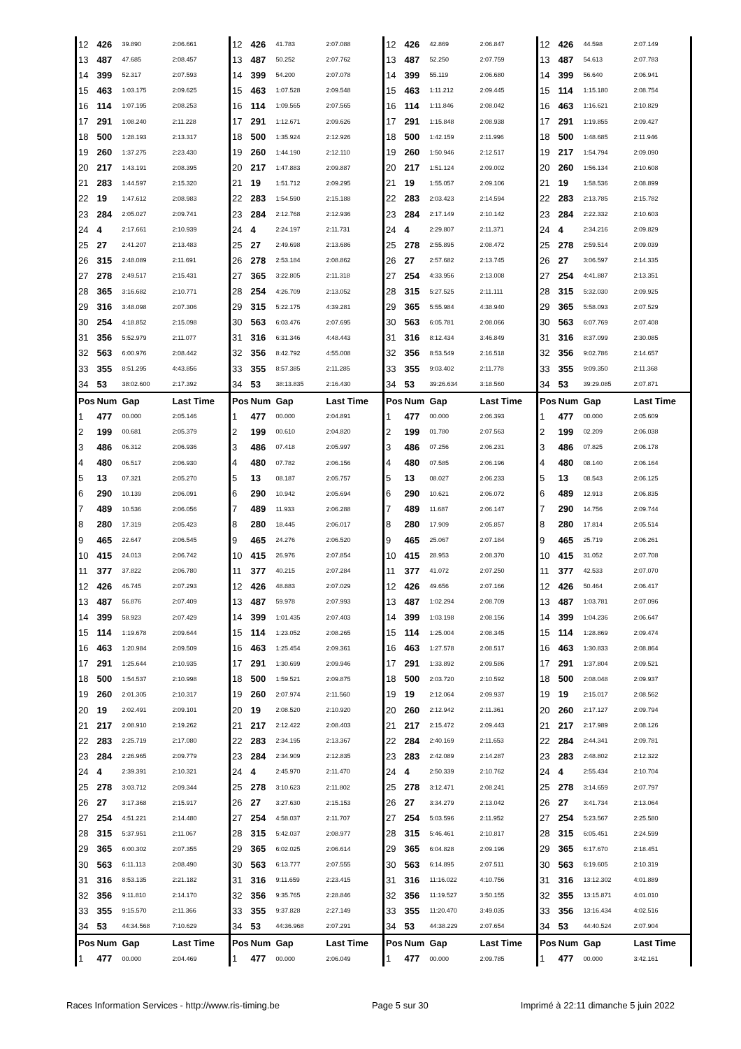| 12 | 426 | 39.890 | 2:06.661 | 12 | 426 | 41.783 | 2:07.088 | 12 | 426 | 42.869 | 2:06.847 | 12 | 426 | 44.598 | 2:07.149 |
| 13 | 487 | 47.685 | 2:08.457 | 13 | 487 | 50.252 | 2:07.762 | 13 | 487 | 52.250 | 2:07.759 | 13 | 487 | 54.613 | 2:07.783 |
| 14 | 399 | 52.317 | 2:07.593 | 14 | 399 | 54.200 | 2:07.078 | 14 | 399 | 55.119 | 2:06.680 | 14 | 399 | 56.640 | 2:06.941 |
| 15 | 463 | 1:03.175 | 2:09.625 | 15 | 463 | 1:07.528 | 2:09.548 | 15 | 463 | 1:11.212 | 2:09.445 | 15 | 114 | 1:15.180 | 2:08.754 |
| 16 | 114 | 1:07.195 | 2:08.253 | 16 | 114 | 1:09.565 | 2:07.565 | 16 | 114 | 1:11.846 | 2:08.042 | 16 | 463 | 1:16.621 | 2:10.829 |
| 17 | 291 | 1:08.240 | 2:11.228 | 17 | 291 | 1:12.671 | 2:09.626 | 17 | 291 | 1:15.848 | 2:08.938 | 17 | 291 | 1:19.855 | 2:09.427 |
| 18 | 500 | 1:28.193 | 2:13.317 | 18 | 500 | 1:35.924 | 2:12.926 | 18 | 500 | 1:42.159 | 2:11.996 | 18 | 500 | 1:48.685 | 2:11.946 |
| 19 | 260 | 1:37.275 | 2:23.430 | 19 | 260 | 1:44.190 | 2:12.110 | 19 | 260 | 1:50.946 | 2:12.517 | 19 | 217 | 1:54.794 | 2:09.090 |
| 20 | 217 | 1:43.191 | 2:08.395 | 20 | 217 | 1:47.883 | 2:09.887 | 20 | 217 | 1:51.124 | 2:09.002 | 20 | 260 | 1:56.134 | 2:10.608 |
| 21 | 283 | 1:44.597 | 2:15.320 | 21 | 19 | 1:51.712 | 2:09.295 | 21 | 19 | 1:55.057 | 2:09.106 | 21 | 19 | 1:58.536 | 2:08.899 |
| 22 | 19 | 1:47.612 | 2:08.983 | 22 | 283 | 1:54.590 | 2:15.188 | 22 | 283 | 2:03.423 | 2:14.594 | 22 | 283 | 2:13.785 | 2:15.782 |
| 23 | 284 | 2:05.027 | 2:09.741 | 23 | 284 | 2:12.768 | 2:12.936 | 23 | 284 | 2:17.149 | 2:10.142 | 23 | 284 | 2:22.332 | 2:10.603 |
| 24 | 4 | 2:17.661 | 2:10.939 | 24 | 4 | 2:24.197 | 2:11.731 | 24 | 4 | 2:29.807 | 2:11.371 | 24 | 4 | 2:34.216 | 2:09.829 |
| 25 | 27 | 2:41.207 | 2:13.483 | 25 | 27 | 2:49.698 | 2:13.686 | 25 | 278 | 2:55.895 | 2:08.472 | 25 | 278 | 2:59.514 | 2:09.039 |
| 26 | 315 | 2:48.089 | 2:11.691 | 26 | 278 | 2:53.184 | 2:08.862 | 26 | 27 | 2:57.682 | 2:13.745 | 26 | 27 | 3:06.597 | 2:14.335 |
| 27 | 278 | 2:49.517 | 2:15.431 | 27 | 365 | 3:22.805 | 2:11.318 | 27 | 254 | 4:33.956 | 2:13.008 | 27 | 254 | 4:41.887 | 2:13.351 |
| 28 | 365 | 3:16.682 | 2:10.771 | 28 | 254 | 4:26.709 | 2:13.052 | 28 | 315 | 5:27.525 | 2:11.111 | 28 | 315 | 5:32.030 | 2:09.925 |
| 29 | 316 | 3:48.098 | 2:07.306 | 29 | 315 | 5:22.175 | 4:39.281 | 29 | 365 | 5:55.984 | 4:38.940 | 29 | 365 | 5:58.093 | 2:07.529 |
| 30 | 254 | 4:18.852 | 2:15.098 | 30 | 563 | 6:03.476 | 2:07.695 | 30 | 563 | 6:05.781 | 2:08.066 | 30 | 563 | 6:07.769 | 2:07.408 |
| 31 | 356 | 5:52.979 | 2:11.077 | 31 | 316 | 6:31.346 | 4:48.443 | 31 | 316 | 8:12.434 | 3:46.849 | 31 | 316 | 8:37.099 | 2:30.085 |
| 32 | 563 | 6:00.976 | 2:08.442 | 32 | 356 | 8:42.792 | 4:55.008 | 32 | 356 | 8:53.549 | 2:16.518 | 32 | 356 | 9:02.786 | 2:14.657 |
| 33 | 355 | 8:51.295 | 4:43.856 | 33 | 355 | 8:57.385 | 2:11.285 | 33 | 355 | 9:03.402 | 2:11.778 | 33 | 355 | 9:09.350 | 2:11.368 |
| 34 | 53 | 38:02.600 | 2:17.392 | 34 | 53 | 38:13.835 | 2:16.430 | 34 | 53 | 39:26.634 | 3:18.560 | 34 | 53 | 39:29.085 | 2:07.871 |
| Pos | Num | Gap | Last Time | Pos | Num | Gap | Last Time | Pos | Num | Gap | Last Time | Pos | Num | Gap | Last Time |
| 1 | 477 | 00.000 | 2:05.146 | 1 | 477 | 00.000 | 2:04.891 | 1 | 477 | 00.000 | 2:06.393 | 1 | 477 | 00.000 | 2:05.609 |
| 2 | 199 | 00.681 | 2:05.379 | 2 | 199 | 00.610 | 2:04.820 | 2 | 199 | 01.780 | 2:07.563 | 2 | 199 | 02.209 | 2:06.038 |
| 3 | 486 | 06.312 | 2:06.936 | 3 | 486 | 07.418 | 2:05.997 | 3 | 486 | 07.256 | 2:06.231 | 3 | 486 | 07.825 | 2:06.178 |
| 4 | 480 | 06.517 | 2:06.930 | 4 | 480 | 07.782 | 2:06.156 | 4 | 480 | 07.585 | 2:06.196 | 4 | 480 | 08.140 | 2:06.164 |
| 5 | 13 | 07.321 | 2:05.270 | 5 | 13 | 08.187 | 2:05.757 | 5 | 13 | 08.027 | 2:06.233 | 5 | 13 | 08.543 | 2:06.125 |
| 6 | 290 | 10.139 | 2:06.091 | 6 | 290 | 10.942 | 2:05.694 | 6 | 290 | 10.621 | 2:06.072 | 6 | 489 | 12.913 | 2:06.835 |
| 7 | 489 | 10.536 | 2:06.056 | 7 | 489 | 11.933 | 2:06.288 | 7 | 489 | 11.687 | 2:06.147 | 7 | 290 | 14.756 | 2:09.744 |
| 8 | 280 | 17.319 | 2:05.423 | 8 | 280 | 18.445 | 2:06.017 | 8 | 280 | 17.909 | 2:05.857 | 8 | 280 | 17.814 | 2:05.514 |
| 9 | 465 | 22.647 | 2:06.545 | 9 | 465 | 24.276 | 2:06.520 | 9 | 465 | 25.067 | 2:07.184 | 9 | 465 | 25.719 | 2:06.261 |
| 10 | 415 | 24.013 | 2:06.742 | 10 | 415 | 26.976 | 2:07.854 | 10 | 415 | 28.953 | 2:08.370 | 10 | 415 | 31.052 | 2:07.708 |
| 11 | 377 | 37.822 | 2:06.780 | 11 | 377 | 40.215 | 2:07.284 | 11 | 377 | 41.072 | 2:07.250 | 11 | 377 | 42.533 | 2:07.070 |
| 12 | 426 | 46.745 | 2:07.293 | 12 | 426 | 48.883 | 2:07.029 | 12 | 426 | 49.656 | 2:07.166 | 12 | 426 | 50.464 | 2:06.417 |
| 13 | 487 | 56.876 | 2:07.409 | 13 | 487 | 59.978 | 2:07.993 | 13 | 487 | 1:02.294 | 2:08.709 | 13 | 487 | 1:03.781 | 2:07.096 |
| 14 | 399 | 58.923 | 2:07.429 | 14 | 399 | 1:01.435 | 2:07.403 | 14 | 399 | 1:03.198 | 2:08.156 | 14 | 399 | 1:04.236 | 2:06.647 |
| 15 | 114 | 1:19.678 | 2:09.644 | 15 | 114 | 1:23.052 | 2:08.265 | 15 | 114 | 1:25.004 | 2:08.345 | 15 | 114 | 1:28.869 | 2:09.474 |
| 16 | 463 | 1:20.984 | 2:09.509 | 16 | 463 | 1:25.454 | 2:09.361 | 16 | 463 | 1:27.578 | 2:08.517 | 16 | 463 | 1:30.833 | 2:08.864 |
| 17 | 291 | 1:25.644 | 2:10.935 | 17 | 291 | 1:30.699 | 2:09.946 | 17 | 291 | 1:33.892 | 2:09.586 | 17 | 291 | 1:37.804 | 2:09.521 |
| 18 | 500 | 1:54.537 | 2:10.998 | 18 | 500 | 1:59.521 | 2:09.875 | 18 | 500 | 2:03.720 | 2:10.592 | 18 | 500 | 2:08.048 | 2:09.937 |
| 19 | 260 | 2:01.305 | 2:10.317 | 19 | 260 | 2:07.974 | 2:11.560 | 19 | 19 | 2:12.064 | 2:09.937 | 19 | 19 | 2:15.017 | 2:08.562 |
| 20 | 19 | 2:02.491 | 2:09.101 | 20 | 19 | 2:08.520 | 2:10.920 | 20 | 260 | 2:12.942 | 2:11.361 | 20 | 260 | 2:17.127 | 2:09.794 |
| 21 | 217 | 2:08.910 | 2:19.262 | 21 | 217 | 2:12.422 | 2:08.403 | 21 | 217 | 2:15.472 | 2:09.443 | 21 | 217 | 2:17.989 | 2:08.126 |
| 22 | 283 | 2:25.719 | 2:17.080 | 22 | 283 | 2:34.195 | 2:13.367 | 22 | 284 | 2:40.169 | 2:11.653 | 22 | 284 | 2:44.341 | 2:09.781 |
| 23 | 284 | 2:26.965 | 2:09.779 | 23 | 284 | 2:34.909 | 2:12.835 | 23 | 283 | 2:42.089 | 2:14.287 | 23 | 283 | 2:48.802 | 2:12.322 |
| 24 | 4 | 2:39.391 | 2:10.321 | 24 | 4 | 2:45.970 | 2:11.470 | 24 | 4 | 2:50.339 | 2:10.762 | 24 | 4 | 2:55.434 | 2:10.704 |
| 25 | 278 | 3:03.712 | 2:09.344 | 25 | 278 | 3:10.623 | 2:11.802 | 25 | 278 | 3:12.471 | 2:08.241 | 25 | 278 | 3:14.659 | 2:07.797 |
| 26 | 27 | 3:17.368 | 2:15.917 | 26 | 27 | 3:27.630 | 2:15.153 | 26 | 27 | 3:34.279 | 2:13.042 | 26 | 27 | 3:41.734 | 2:13.064 |
| 27 | 254 | 4:51.221 | 2:14.480 | 27 | 254 | 4:58.037 | 2:11.707 | 27 | 254 | 5:03.596 | 2:11.952 | 27 | 254 | 5:23.567 | 2:25.580 |
| 28 | 315 | 5:37.951 | 2:11.067 | 28 | 315 | 5:42.037 | 2:08.977 | 28 | 315 | 5:46.461 | 2:10.817 | 28 | 315 | 6:05.451 | 2:24.599 |
| 29 | 365 | 6:00.302 | 2:07.355 | 29 | 365 | 6:02.025 | 2:06.614 | 29 | 365 | 6:04.828 | 2:09.196 | 29 | 365 | 6:17.670 | 2:18.451 |
| 30 | 563 | 6:11.113 | 2:08.490 | 30 | 563 | 6:13.777 | 2:07.555 | 30 | 563 | 6:14.895 | 2:07.511 | 30 | 563 | 6:19.605 | 2:10.319 |
| 31 | 316 | 8:53.135 | 2:21.182 | 31 | 316 | 9:11.659 | 2:23.415 | 31 | 316 | 11:16.022 | 4:10.756 | 31 | 316 | 13:12.302 | 4:01.889 |
| 32 | 356 | 9:11.810 | 2:14.170 | 32 | 356 | 9:35.765 | 2:28.846 | 32 | 356 | 11:19.527 | 3:50.155 | 32 | 355 | 13:15.871 | 4:01.010 |
| 33 | 355 | 9:15.570 | 2:11.366 | 33 | 355 | 9:37.828 | 2:27.149 | 33 | 355 | 11:20.470 | 3:49.035 | 33 | 356 | 13:16.434 | 4:02.516 |
| 34 | 53 | 44:34.568 | 7:10.629 | 34 | 53 | 44:36.968 | 2:07.291 | 34 | 53 | 44:38.229 | 2:07.654 | 34 | 53 | 44:40.524 | 2:07.904 |
| Pos | Num | Gap | Last Time | Pos | Num | Gap | Last Time | Pos | Num | Gap | Last Time | Pos | Num | Gap | Last Time |
| 1 | 477 | 00.000 | 2:04.469 | 1 | 477 | 00.000 | 2:06.049 | 1 | 477 | 00.000 | 2:09.785 | 1 | 477 | 00.000 | 3:42.161 |
Races Information Services - http://www.ris-timing.be Page 5 sur 30 Imprimé à 22:11 dimanche 5 juin 2022